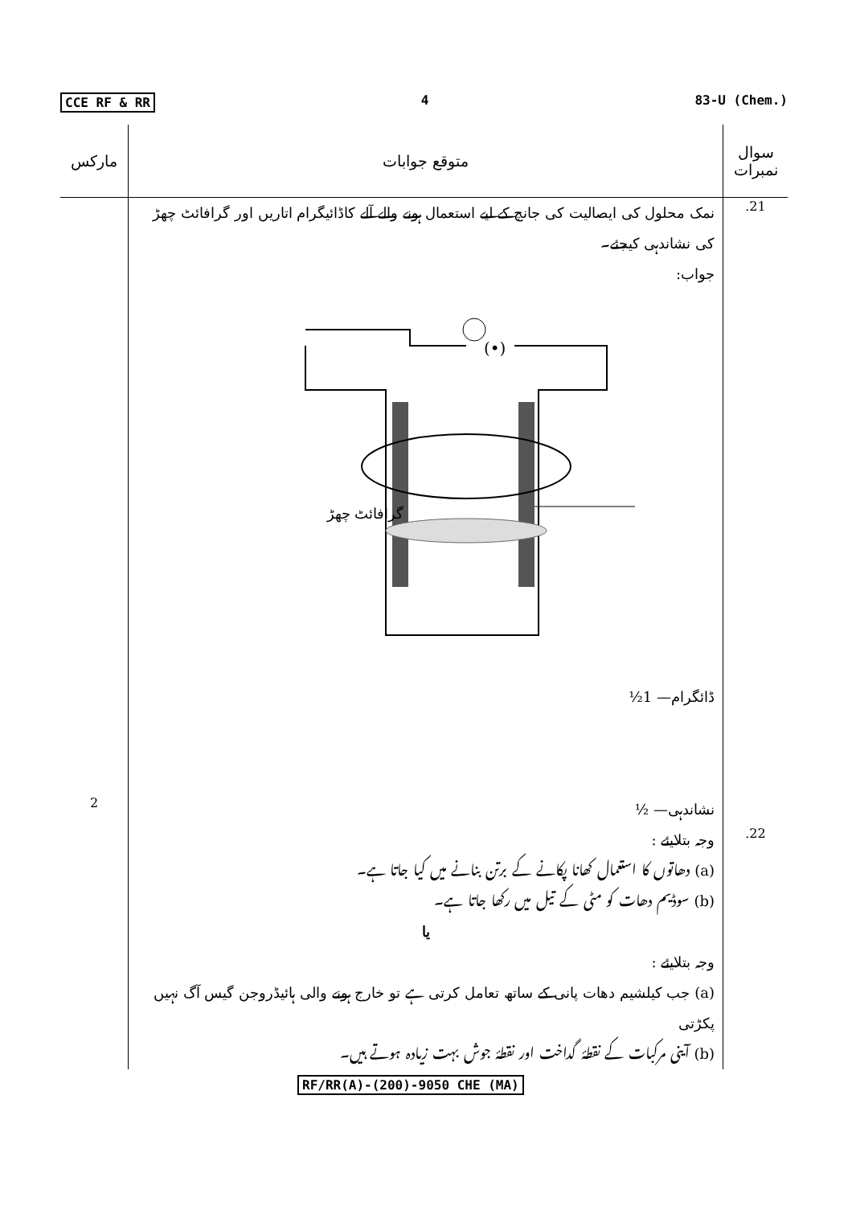CCE RF & RR 4 83-U (Chem.)
| مارکس | متوقع جوابات | سوال نمبرات |
| --- | --- | --- |
| | نمک محلول کی ایصالیت کی جانچ کے لیے استعمال ہونے والے آلے کاڈائیگرام اتاریں اور گرافائٹ چھڑ کی نشاندہی کیجئے۔ جواب: (•) گرافائٹ چھڑ ڈائگرام— 1½ | .21 |
| 2 | نشاندہی— ½ | |
| | وجہ بتلایئے : (a) دھاتوں کا استعمال کھانا پکانے کے برتن بنانے میں کیا جاتا ہے۔ (b) سوڈیم دھات کو مٹی کے تیل میں رکھا جاتا ہے۔ یا وجہ بتلایئے : (a) جب کیلشیم دھات پانی کے ساتھ تعامل کرتی ہے تو خارج ہونے والی ہائیڈروجن گیس آگ نہیں پکڑتی (b) آینی مرکبات کے نقطۂ گداخت اور نقطۂ جوش بہت زیادہ ہوتے ہیں۔ | .22 |
RF/RR(A)-(200)-9050 CHE (MA)